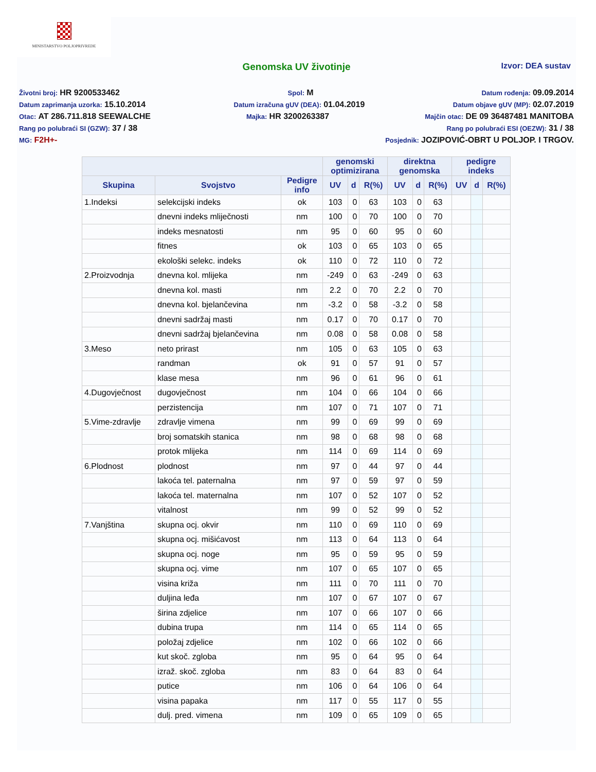MINISTARSTVO POLJOPRIVREDE
Genomska UV životinje
Izvor: DEA sustav
Životni broj: HR 9200533462 Spol: M Datum rođenja: 09.09.2014
Datum zaprimanja uzorka: 15.10.2014 Datum izračuna gUV (DEA): 01.04.2019 Datum objave gUV (MP): 02.07.2019
Otac: AT 286.711.818 SEEWALCHE Majka: HR 3200263387 Majčin otac: DE 09 36487481 MANITOBA
Rang po polubraći SI (GZW): 37 / 38 Rang po polubraći ESI (OEZW): 31 / 38
MG: F2H+- Posjednik: JOZIPOVIĆ-OBRT U POLJOP. I TRGOV.
| | | | genomski optimizirana | | | direktna genomska | | | pedigre indeks | | |
| --- | --- | --- | --- | --- | --- | --- | --- | --- | --- | --- | --- |
| Skupina | Svojstvo | Pedigre info | UV | d | R(%) | UV | d | R(%) | UV | d | R(%) |
| 1.Indeksi | selekcijski indeks | ok | 103 | 0 | 63 | 103 | 0 | 63 | | | |
| | dnevni indeks mliječnosti | nm | 100 | 0 | 70 | 100 | 0 | 70 | | | |
| | indeks mesnatosti | nm | 95 | 0 | 60 | 95 | 0 | 60 | | | |
| | fitnes | ok | 103 | 0 | 65 | 103 | 0 | 65 | | | |
| | ekološki selekc. indeks | ok | 110 | 0 | 72 | 110 | 0 | 72 | | | |
| 2.Proizvodnja | dnevna kol. mlijeka | nm | -249 | 0 | 63 | -249 | 0 | 63 | | | |
| | dnevna kol. masti | nm | 2.2 | 0 | 70 | 2.2 | 0 | 70 | | | |
| | dnevna kol. bjelančevina | nm | -3.2 | 0 | 58 | -3.2 | 0 | 58 | | | |
| | dnevni sadržaj masti | nm | 0.17 | 0 | 70 | 0.17 | 0 | 70 | | | |
| | dnevni sadržaj bjelančevina | nm | 0.08 | 0 | 58 | 0.08 | 0 | 58 | | | |
| 3.Meso | neto prirast | nm | 105 | 0 | 63 | 105 | 0 | 63 | | | |
| | randman | ok | 91 | 0 | 57 | 91 | 0 | 57 | | | |
| | klase mesa | nm | 96 | 0 | 61 | 96 | 0 | 61 | | | |
| 4.Dugovječnost | dugovječnost | nm | 104 | 0 | 66 | 104 | 0 | 66 | | | |
| | perzistencija | nm | 107 | 0 | 71 | 107 | 0 | 71 | | | |
| 5.Vime-zdravlje | zdravlje vimena | nm | 99 | 0 | 69 | 99 | 0 | 69 | | | |
| | broj somatskih stanica | nm | 98 | 0 | 68 | 98 | 0 | 68 | | | |
| | protok mlijeka | nm | 114 | 0 | 69 | 114 | 0 | 69 | | | |
| 6.Plodnost | plodnost | nm | 97 | 0 | 44 | 97 | 0 | 44 | | | |
| | lakoća tel. paternalna | nm | 97 | 0 | 59 | 97 | 0 | 59 | | | |
| | lakoća tel. maternalna | nm | 107 | 0 | 52 | 107 | 0 | 52 | | | |
| | vitalnost | nm | 99 | 0 | 52 | 99 | 0 | 52 | | | |
| 7.Vanjština | skupna ocj. okvir | nm | 110 | 0 | 69 | 110 | 0 | 69 | | | |
| | skupna ocj. mišićavost | nm | 113 | 0 | 64 | 113 | 0 | 64 | | | |
| | skupna ocj. noge | nm | 95 | 0 | 59 | 95 | 0 | 59 | | | |
| | skupna ocj. vime | nm | 107 | 0 | 65 | 107 | 0 | 65 | | | |
| | visina križa | nm | 111 | 0 | 70 | 111 | 0 | 70 | | | |
| | duljina leđa | nm | 107 | 0 | 67 | 107 | 0 | 67 | | | |
| | širina zdjelice | nm | 107 | 0 | 66 | 107 | 0 | 66 | | | |
| | dubina trupa | nm | 114 | 0 | 65 | 114 | 0 | 65 | | | |
| | položaj zdjelice | nm | 102 | 0 | 66 | 102 | 0 | 66 | | | |
| | kut skoč. zgloba | nm | 95 | 0 | 64 | 95 | 0 | 64 | | | |
| | izraž. skoč. zgloba | nm | 83 | 0 | 64 | 83 | 0 | 64 | | | |
| | putice | nm | 106 | 0 | 64 | 106 | 0 | 64 | | | |
| | visina papaka | nm | 117 | 0 | 55 | 117 | 0 | 55 | | | |
| | dulj. pred. vimena | nm | 109 | 0 | 65 | 109 | 0 | 65 | | | |